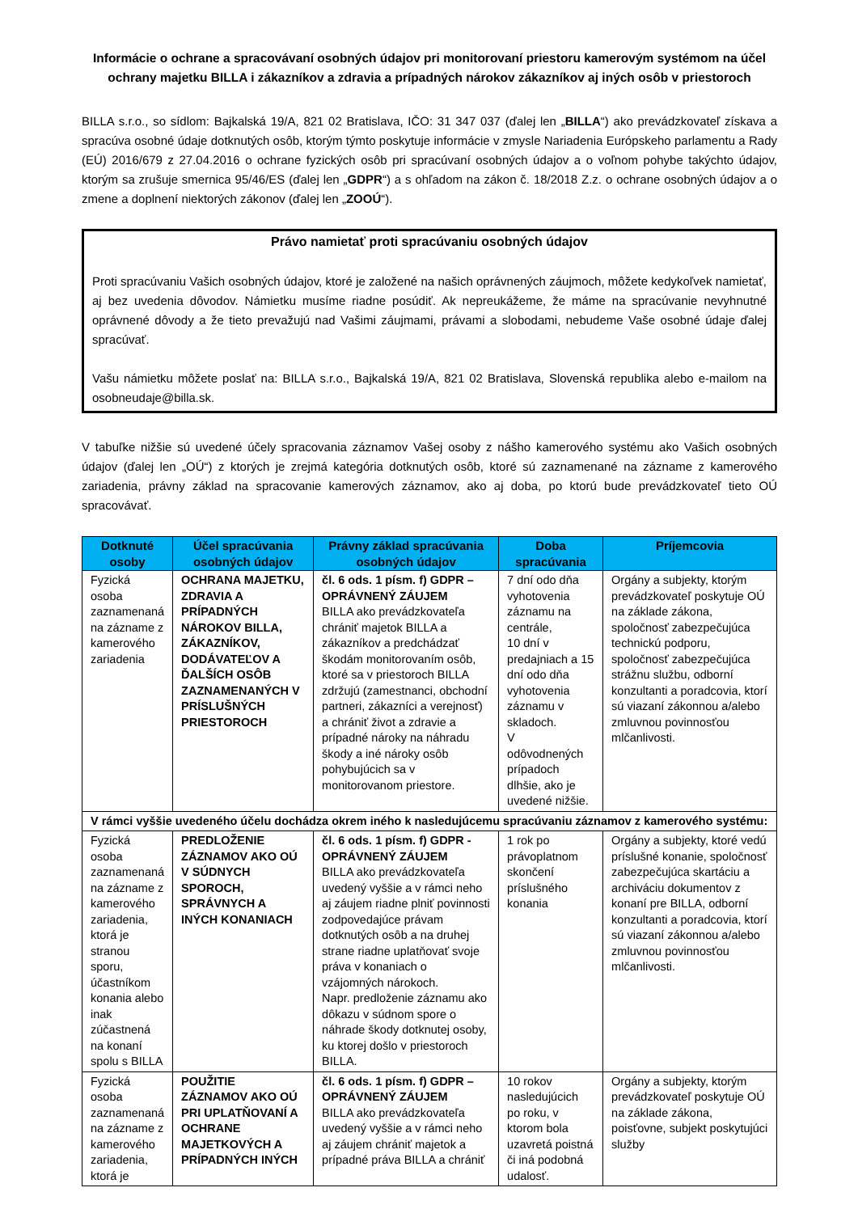Informácie o ochrane a spracovávaní osobných údajov pri monitorovaní priestoru kamerovým systémom na účel ochrany majetku BILLA i zákazníkov a zdravia a prípadných nárokov zákazníkov aj iných osôb v priestoroch
BILLA s.r.o., so sídlom: Bajkalská 19/A, 821 02 Bratislava, IČO: 31 347 037 (ďalej len „BILLA“) ako prevádzkovateľ získava a spracúva osobné údaje dotknutých osôb, ktorým týmto poskytuje informácie v zmysle Nariadenia Európskeho parlamentu a Rady (EÚ) 2016/679 z 27.04.2016 o ochrane fyzických osôb pri spracúvaní osobných údajov a o voľnom pohybe takýchto údajov, ktorým sa zrušuje smernica 95/46/ES (ďalej len „GDPR“) a s ohľadom na zákon č. 18/2018 Z.z. o ochrane osobných údajov a o zmene a doplnení niektorých zákonov (ďalej len „ZOOÚ“).
Právo namietať proti spracúvaniu osobných údajov
Proti spracúvaniu Vašich osobných údajov, ktoré je založené na našich oprávnených záujmoch, môžete kedykoľvek namietať, aj bez uvedenia dôvodov. Námietku musíme riadne posúdiť. Ak nepreukážeme, že máme na spracúvanie nevyhnutné oprávnené dôvody a že tieto prevažujú nad Vašimi záujmami, právami a slobodami, nebudeme Vaše osobné údaje ďalej spracúvať.
Vašu námietku môžete poslať na: BILLA s.r.o., Bajkalská 19/A, 821 02 Bratislava, Slovenská republika alebo e-mailom na osobneudaje@billa.sk.
V tabuľke nižšie sú uvedené účely spracovania záznamov Vašej osoby z nášho kamerového systému ako Vašich osobných údajov (ďalej len „OÚ“) z ktorých je zrejmá kategória dotknutých osôb, ktoré sú zaznamenané na zázname z kamerového zariadenia, právny základ na spracovanie kamerových záznamov, ako aj doba, po ktorú bude prevádzkovateľ tieto OÚ spracovávať.
| Dotknuté osoby | Účel spracúvania osobných údajov | Právny základ spracúvania osobných údajov | Doba spracúvania | Príjemcovia |
| --- | --- | --- | --- | --- |
| Fyzická osoba zaznamenaná na zázname z kamerového zariadenia | OCHRANA MAJETKU, ZDRAVIA A PRÍPADNÝCH NÁROKOV BILLA, ZÁKAZNÍKOV, DODÁVATEĽOV A ĎALŠÍCH OSÔB ZAZNAMENANÝCH V PRÍSLUŠNÝCH PRIESTOROCH | čl. 6 ods. 1 písm. f) GDPR – OPRÁVNENÝ ZÁUJEM BILLA ako prevádzkovateľa chrániť majetok BILLA a zákazníkov a predchádzať škodám monitorovaním osôb, ktoré sa v priestoroch BILLA zdržujú (zamestnanci, obchodní partneri, zákazníci a verejnosť) a chrániť život a zdravie a prípadné nároky na náhradu škody a iné nároky osôb pohybujúcich sa v monitorovanom priestore. | 7 dní odo dňa vyhotovenia záznamu na centrále, 10 dní v predajniach a 15 dní odo dňa vyhotovenia záznamu v skladoch. V odôvodnených prípadoch dlhšie, ako je uvedené nižšie. | Orgány a subjekty, ktorým prevádzkovateľ poskytuje OÚ na základe zákona, spoločnosť zabezpečujúca technickú podporu, spoločnosť zabezpečujúca strážnu službu, odborní konzultanti a poradcovia, ktorí sú viazaní zákonnou a/alebo zmluvnou povinnosťou mlčanlivosti. |
| V rámci vyššie uvedeného účelu dochádza okrem iného k nasledujúcemu spracúvaniu záznamov z kamerového systému: | | | | |
| Fyzická osoba zaznamenaná na zázname z kamerového zariadenia, ktorá je stranou sporu, účastníkom konania alebo inak zúčastnená na konaní spolu s BILLA | PREDLOŽENIE ZÁZNAMOV AKO OÚ V SÚDNYCH SPOROCH, SPRÁVNYCH A INÝCH KONANIACH | čl. 6 ods. 1 písm. f) GDPR - OPRÁVNENÝ ZÁUJEM BILLA ako prevádzkovateľa uvedený vyššie a v rámci neho aj záujem riadne plniť povinnosti zodpovedajúce právam dotknutých osôb a na druhej strane riadne uplatňovať svoje práva v konaniach o vzájomných nárokoch. Napr. predloženie záznamu ako dôkazu v súdnom spore o náhrade škody dotknutej osoby, ku ktorej došlo v priestoroch BILLA. | 1 rok po právoplatnom skončení príslušného konania | Orgány a subjekty, ktoré vedú príslušné konanie, spoločnosť zabezpečujúca skartáciu a archiváciu dokumentov z konaní pre BILLA, odborní konzultanti a poradcovia, ktorí sú viazaní zákonnou a/alebo zmluvnou povinnosťou mlčanlivosti. |
| Fyzická osoba zaznamenaná na zázname z kamerového zariadenia, ktorá je | POUŽITIE ZÁZNAMOV AKO OÚ PRI UPLATŇOVANÍ A OCHRANE MAJETKOVÝCH A PRÍPADNÝCH INÝCH | čl. 6 ods. 1 písm. f) GDPR – OPRÁVNENÝ ZÁUJEM BILLA ako prevádzkovateľa uvedený vyššie a v rámci neho aj záujem chrániť majetok a prípadné práva BILLA a chrániť | 10 rokov nasledujúcich po roku, v ktorom bola uzavretá poistná či iná podobná udalosť. | Orgány a subjekty, ktorým prevádzkovateľ poskytuje OÚ na základe zákona, poisťovne, subjekt poskytujúci služby |